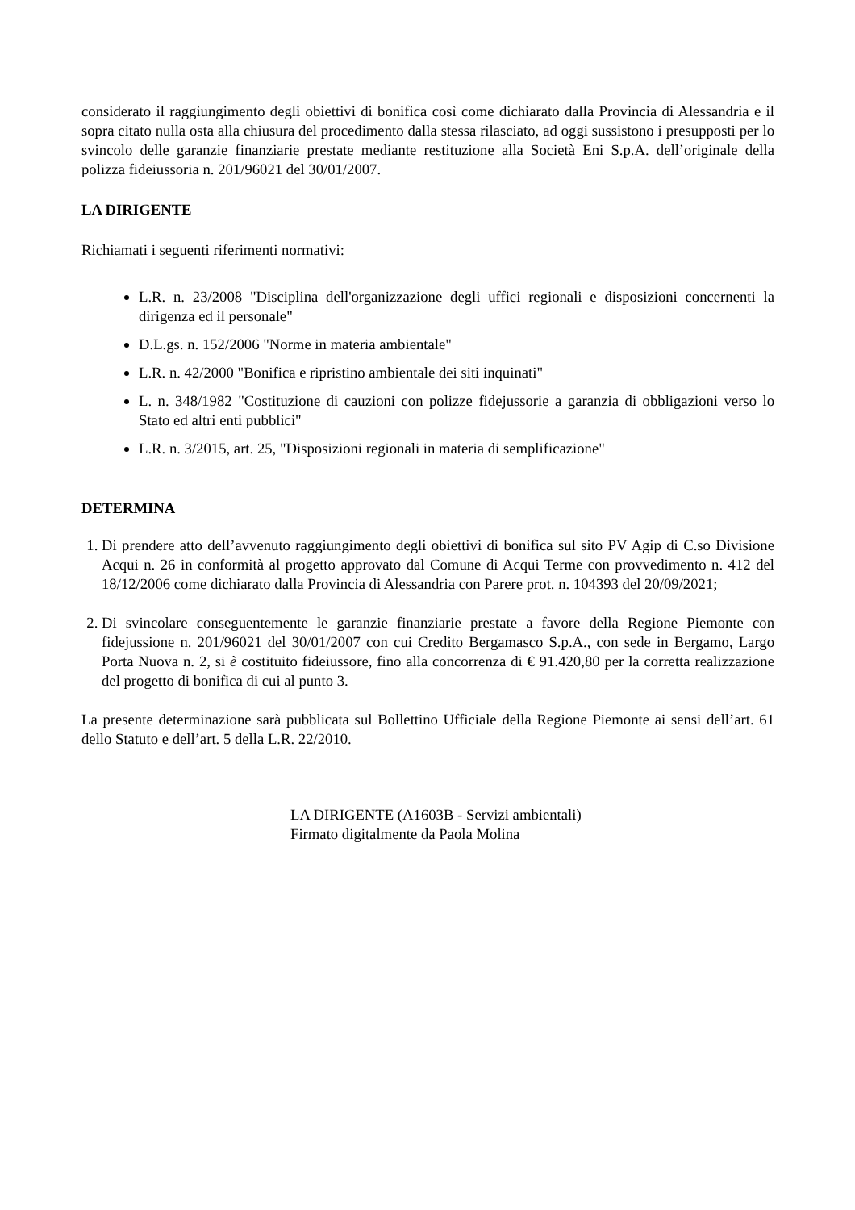considerato il raggiungimento degli obiettivi di bonifica così come dichiarato dalla Provincia di Alessandria e il sopra citato nulla osta alla chiusura del procedimento dalla stessa rilasciato, ad oggi sussistono i presupposti per lo svincolo delle garanzie finanziarie prestate mediante restituzione alla Società Eni S.p.A. dell’originale della polizza fideiussoria n. 201/96021 del 30/01/2007.
LA DIRIGENTE
Richiamati i seguenti riferimenti normativi:
L.R. n. 23/2008 "Disciplina dell'organizzazione degli uffici regionali e disposizioni concernenti la dirigenza ed il personale"
D.L.gs. n. 152/2006 "Norme in materia ambientale"
L.R. n. 42/2000 "Bonifica e ripristino ambientale dei siti inquinati"
L. n. 348/1982 "Costituzione di cauzioni con polizze fidejussorie a garanzia di obbligazioni verso lo Stato ed altri enti pubblici"
L.R. n. 3/2015, art. 25, "Disposizioni regionali in materia di semplificazione"
DETERMINA
1. Di prendere atto dell’avvenuto raggiungimento degli obiettivi di bonifica sul sito PV Agip di C.so Divisione Acqui n. 26 in conformità al progetto approvato dal Comune di Acqui Terme con provvedimento n. 412 del 18/12/2006 come dichiarato dalla Provincia di Alessandria con Parere prot. n. 104393 del 20/09/2021;
2. Di svincolare conseguentemente le garanzie finanziarie prestate a favore della Regione Piemonte con fidejussione n. 201/96021 del 30/01/2007 con cui Credito Bergamasco S.p.A., con sede in Bergamo, Largo Porta Nuova n. 2, si è costituito fideiussore, fino alla concorrenza di € 91.420,80 per la corretta realizzazione del progetto di bonifica di cui al punto 3.
La presente determinazione sarà pubblicata sul Bollettino Ufficiale della Regione Piemonte ai sensi dell’art. 61 dello Statuto e dell’art. 5 della L.R. 22/2010.
LA DIRIGENTE (A1603B - Servizi ambientali)
Firmato digitalmente da Paola Molina